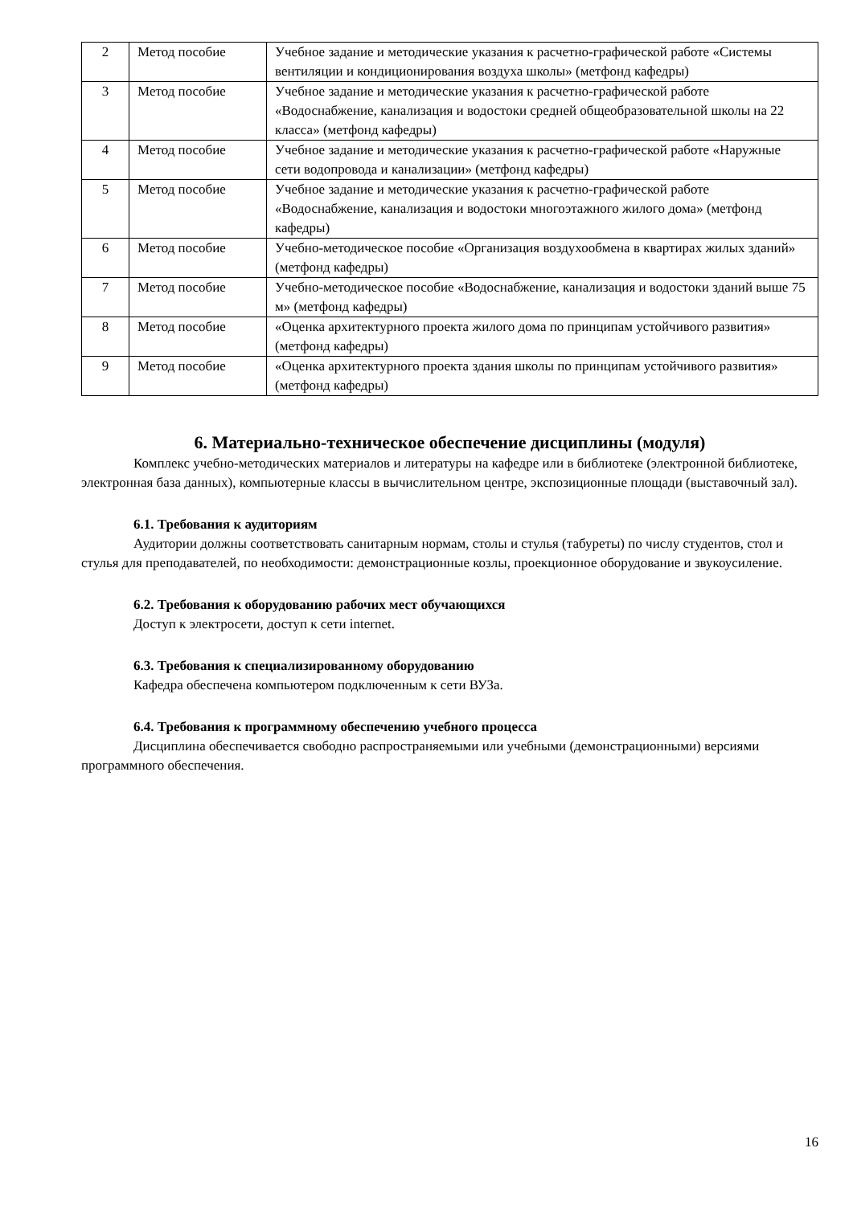| 2 | Метод пособие | Учебное задание и методические указания к расчетно-графической работе «Системы вентиляции и кондиционирования воздуха школы» (метфонд кафедры) |
| 3 | Метод пособие | Учебное задание и методические указания к расчетно-графической работе «Водоснабжение, канализация и водостоки средней общеобразовательной школы на 22 класса» (метфонд кафедры) |
| 4 | Метод пособие | Учебное задание и методические указания к расчетно-графической работе «Наружные сети водопровода и канализации» (метфонд кафедры) |
| 5 | Метод пособие | Учебное задание и методические указания к расчетно-графической работе «Водоснабжение, канализация и водостоки многоэтажного жилого дома» (метфонд кафедры) |
| 6 | Метод пособие | Учебно-методическое пособие «Организация воздухообмена в квартирах жилых зданий» (метфонд кафедры) |
| 7 | Метод пособие | Учебно-методическое пособие «Водоснабжение, канализация и водостоки зданий выше 75 м» (метфонд кафедры) |
| 8 | Метод пособие | «Оценка архитектурного проекта жилого дома по принципам устойчивого развития» (метфонд кафедры) |
| 9 | Метод пособие | «Оценка архитектурного проекта здания школы по принципам устойчивого развития» (метфонд кафедры) |
6. Материально-техническое обеспечение дисциплины (модуля)
Комплекс учебно-методических материалов и литературы на кафедре или в библиотеке (электронной библиотеке, электронная база данных), компьютерные классы в вычислительном центре, экспозиционные площади (выставочный зал).
6.1. Требования к аудиториям
Аудитории должны соответствовать санитарным нормам, столы и стулья (табуреты) по числу студентов, стол и стулья для преподавателей, по необходимости: демонстрационные козлы, проекционное оборудование и звукоусиление.
6.2. Требования к оборудованию рабочих мест обучающихся
Доступ к электросети, доступ к сети internet.
6.3. Требования к специализированному оборудованию
Кафедра обеспечена компьютером подключенным к сети ВУЗа.
6.4. Требования к программному обеспечению учебного процесса
Дисциплина обеспечивается свободно распространяемыми или учебными (демонстрационными) версиями программного обеспечения.
16